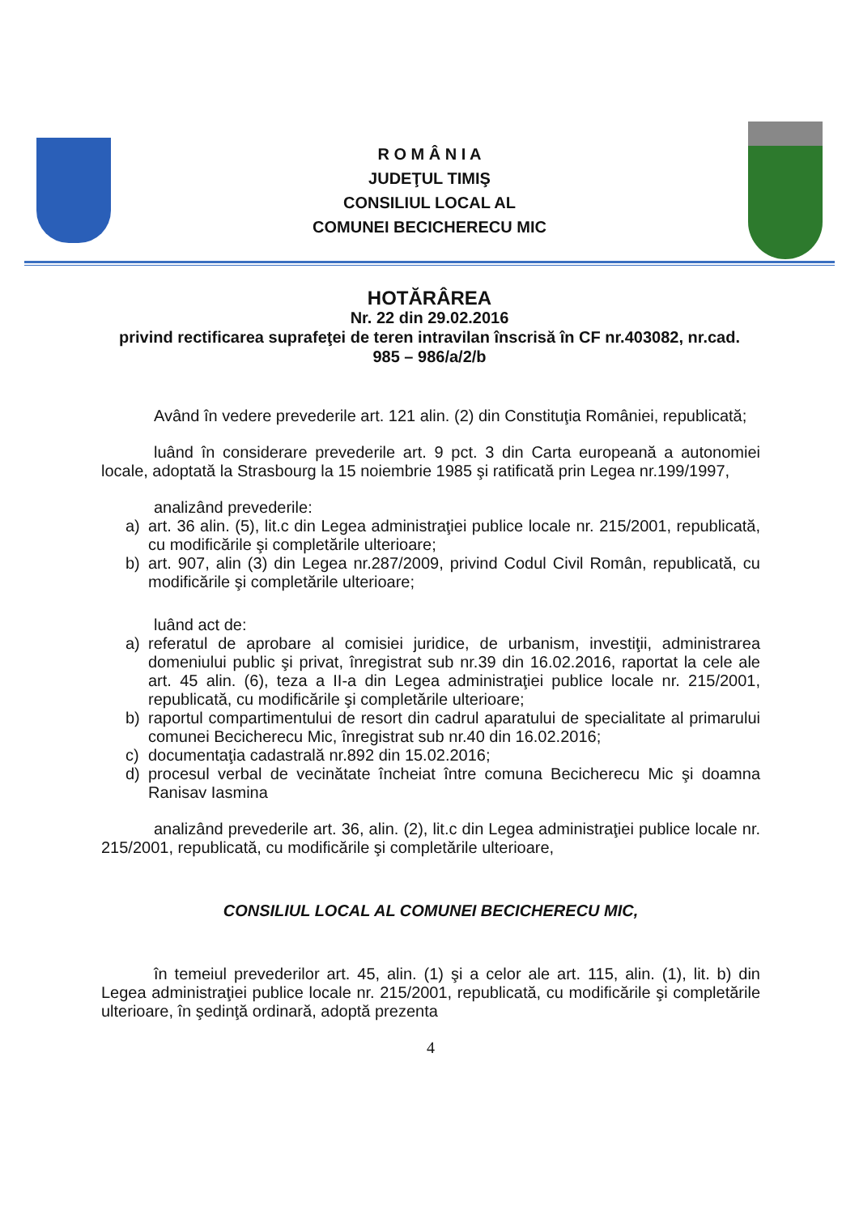R O M Â N I A
JUDEŢUL TIMIŞ
CONSILIUL LOCAL AL
COMUNEI BECICHERECU MIC
HOTĂRÂREA
Nr. 22 din 29.02.2016
privind rectificarea suprafeţei de teren intravilan înscrisă în CF nr.403082, nr.cad.
985 – 986/a/2/b
Având în vedere prevederile art. 121 alin. (2) din Constituţia României, republicată;
luând în considerare prevederile art. 9 pct. 3 din Carta europeană a autonomiei locale, adoptată la Strasbourg la 15 noiembrie 1985 şi ratificată prin Legea nr.199/1997,
analizând prevederile:
a) art. 36 alin. (5), lit.c din Legea administraţiei publice locale nr. 215/2001, republicată, cu modificările şi completările ulterioare;
b) art. 907, alin (3) din Legea nr.287/2009, privind Codul Civil Român, republicată, cu modificările şi completările ulterioare;
luând act de:
a) referatul de aprobare al comisiei juridice, de urbanism, investiţii, administrarea domeniului public şi privat, înregistrat sub nr.39 din 16.02.2016, raportat la cele ale art. 45 alin. (6), teza a II-a din Legea administraţiei publice locale nr. 215/2001, republicată, cu modificările şi completările ulterioare;
b) raportul compartimentului de resort din cadrul aparatului de specialitate al primarului comunei Becicherecu Mic, înregistrat sub nr.40 din 16.02.2016;
c) documentaţia cadastrală nr.892 din 15.02.2016;
d) procesul verbal de vecinătate încheiat între comuna Becicherecu Mic şi doamna Ranisav Iasmina
analizând prevederile art. 36, alin. (2), lit.c din Legea administraţiei publice locale nr. 215/2001, republicată, cu modificările şi completările ulterioare,
CONSILIUL LOCAL AL COMUNEI BECICHERECU MIC,
în temeiul prevederilor art. 45, alin. (1) şi a celor ale art. 115, alin. (1), lit. b) din Legea administraţiei publice locale nr. 215/2001, republicată, cu modificările şi completările ulterioare, în şedinţă ordinară, adoptă prezenta
4